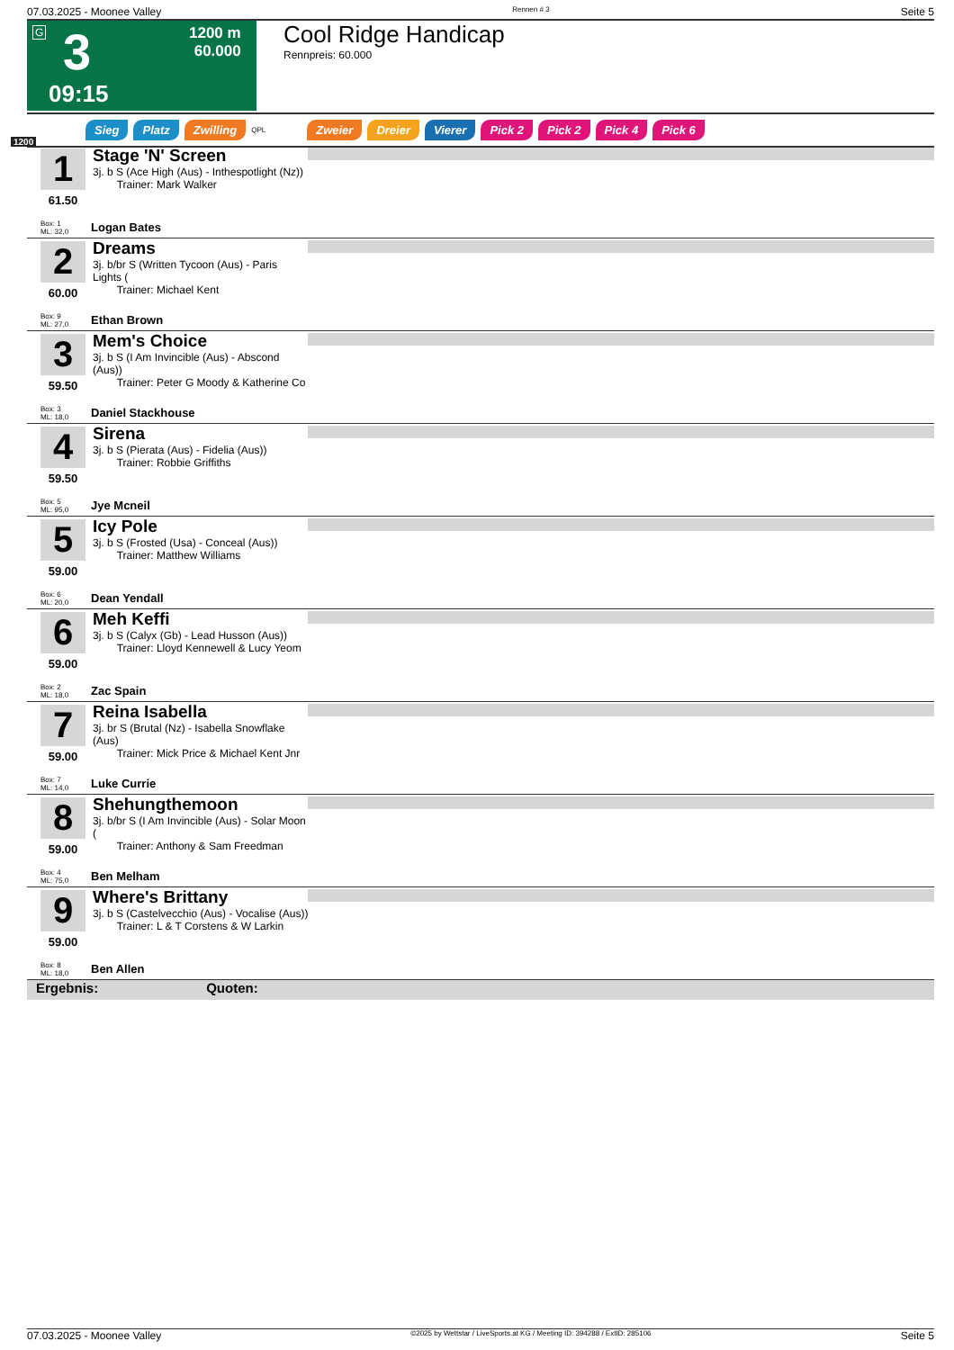07.03.2025 - Moonee Valley Rennen # 3 Seite 5
G 3
09:15
1200 m
60.000
Cool Ridge Handicap
Rennpreis: 60.000
Sieg Platz Zwilling QPL Zweier Dreier Vierer Pick 2 Pick 2 Pick 4 Pick 6
1200
1
61.50
Stage 'N' Screen
3j. b S (Ace High (Aus) - Inthespotlight (Nz))
Trainer: Mark Walker
Box: 1
ML: 32,0
Logan Bates
2
60.00
Dreams
3j. b/br S (Written Tycoon (Aus) - Paris Lights (
Trainer: Michael Kent
Box: 9
ML: 27,0
Ethan Brown
3
59.50
Mem's Choice
3j. b S (I Am Invincible (Aus) - Abscond (Aus))
Trainer: Peter G Moody & Katherine Co
Box: 3
ML: 18,0
Daniel Stackhouse
4
59.50
Sirena
3j. b S (Pierata (Aus) - Fidelia (Aus))
Trainer: Robbie Griffiths
Box: 5
ML: 95,0
Jye Mcneil
5
59.00
Icy Pole
3j. b S (Frosted (Usa) - Conceal (Aus))
Trainer: Matthew Williams
Box: 6
ML: 20,0
Dean Yendall
6
59.00
Meh Keffi
3j. b S (Calyx (Gb) - Lead Husson (Aus))
Trainer: Lloyd Kennewell & Lucy Yeom
Box: 2
ML: 18,0
Zac Spain
7
59.00
Reina Isabella
3j. br S (Brutal (Nz) - Isabella Snowflake (Aus)
Trainer: Mick Price & Michael Kent Jnr
Box: 7
ML: 14,0
Luke Currie
8
59.00
Shehungthemoon
3j. b/br S (I Am Invincible (Aus) - Solar Moon (
Trainer: Anthony & Sam Freedman
Box: 4
ML: 75,0
Ben Melham
9
59.00
Where's Brittany
3j. b S (Castelvecchio (Aus) - Vocalise (Aus))
Trainer: L & T Corstens & W Larkin
Box: 8
ML: 18,0
Ben Allen
Ergebnis: Quoten:
07.03.2025 - Moonee Valley ©2025 by Wettstar / LiveSports.at KG / Meeting ID: 394288 / ExtID: 285106 Seite 5